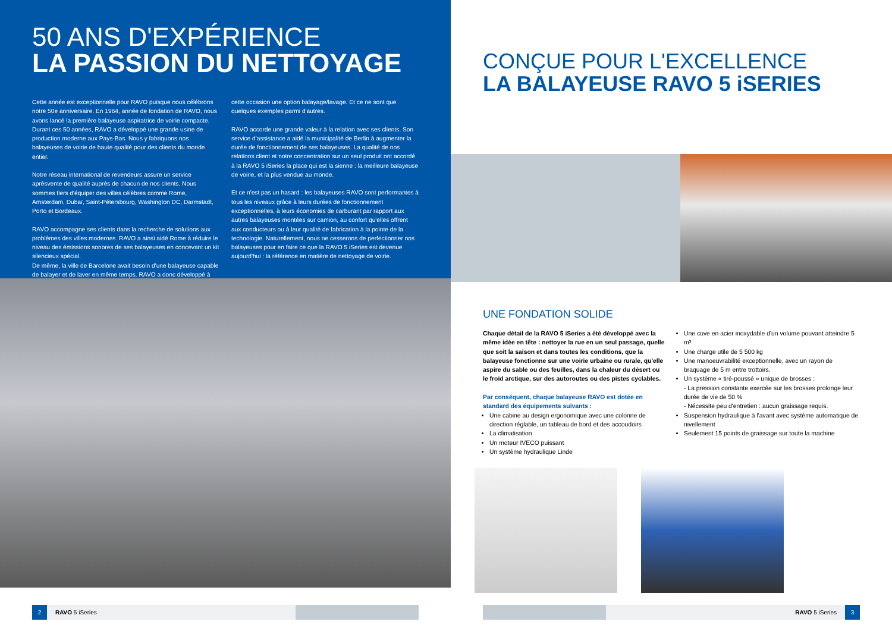50 ANS D'EXPÉRIENCE
LA PASSION DU NETTOYAGE
Cette année est exceptionnelle pour RAVO puisque nous célébrons notre 50e anniversaire. En 1964, année de fondation de RAVO, nous avons lancé la première balayeuse aspiratrice de voirie compacte. Durant ces 50 années, RAVO a développé une grande usine de production moderne aux Pays-Bas. Nous y fabriquons nos balayeuses de voirie de haute qualité pour des clients du monde entier.
Notre réseau international de revendeurs assure un service aprèsvente de qualité auprès de chacun de nos clients. Nous sommes fiers d'équiper des villes célèbres comme Rome, Amsterdam, Dubaï, Saint-Pétersbourg, Washington DC, Darmstadt, Porto et Bordeaux.
RAVO accompagne ses clients dans la recherche de solutions aux problèmes des villes modernes. RAVO a ainsi aidé Rome à réduire le niveau des émissions sonores de ses balayeuses en concevant un kit silencieux spécial.
De même, la ville de Barcelone avait besoin d'une balayeuse capable de balayer et de laver en même temps. RAVO a donc développé à
cette occasion une option balayage/lavage. Et ce ne sont que quelques exemples parmi d'autres.
RAVO accorde une grande valeur à la relation avec ses clients. Son service d'assistance a aidé la municipalité de Berlin à augmenter la durée de fonctionnement de ses balayeuses. La qualité de nos relations client et notre concentration sur un seul produit ont accordé à la RAVO 5 iSeries la place qui est la sienne : la meilleure balayeuse de voirie, et la plus vendue au monde.
Et ce n'est pas un hasard : les balayeuses RAVO sont performantes à tous les niveaux grâce à leurs durées de fonctionnement exceptionnelles, à leurs économies de carburant par rapport aux autres balayeuses montées sur camion, au confort qu'elles offrent aux conducteurs ou à leur qualité de fabrication à la pointe de la technologie. Naturellement, nous ne cesserons de perfectionner nos balayeuses pour en faire ce que la RAVO 5 iSeries est devenue aujourd'hui : la référence en matière de nettoyage de voirie.
2 RAVO 5 iSeries
CONÇUE POUR L'EXCELLENCE
LA BALAYEUSE RAVO 5 iSERIES
UNE FONDATION SOLIDE
Chaque détail de la RAVO 5 iSeries a été développé avec la même idée en tête : nettoyer la rue en un seul passage, quelle que soit la saison et dans toutes les conditions, que la balayeuse fonctionne sur une voirie urbaine ou rurale, qu'elle aspire du sable ou des feuilles, dans la chaleur du désert ou le froid arctique, sur des autoroutes ou des pistes cyclables.
Par conséquent, chaque balayeuse RAVO est dotée en standard des équipements suivants :
Une cabine au design ergonomique avec une colonne de direction réglable, un tableau de bord et des accoudoirs
La climatisation
Un moteur IVECO puissant
Un système hydraulique Linde
Une cuve en acier inoxydable d'un volume pouvant atteindre 5 m³
Une charge utile de 5 500 kg
Une manoeuvrabilité exceptionnelle, avec un rayon de braquage de 5 m entre trottoirs.
Un système « tiré-poussé » unique de brosses :
- La pression constante exercée sur les brosses prolonge leur durée de vie de 50 %
- Nécessite peu d'entretien : aucun graissage requis.
Suspension hydraulique à l'avant avec système automatique de nivellement
Seulement 15 points de graissage sur toute la machine
RAVO 5 iSeries 3